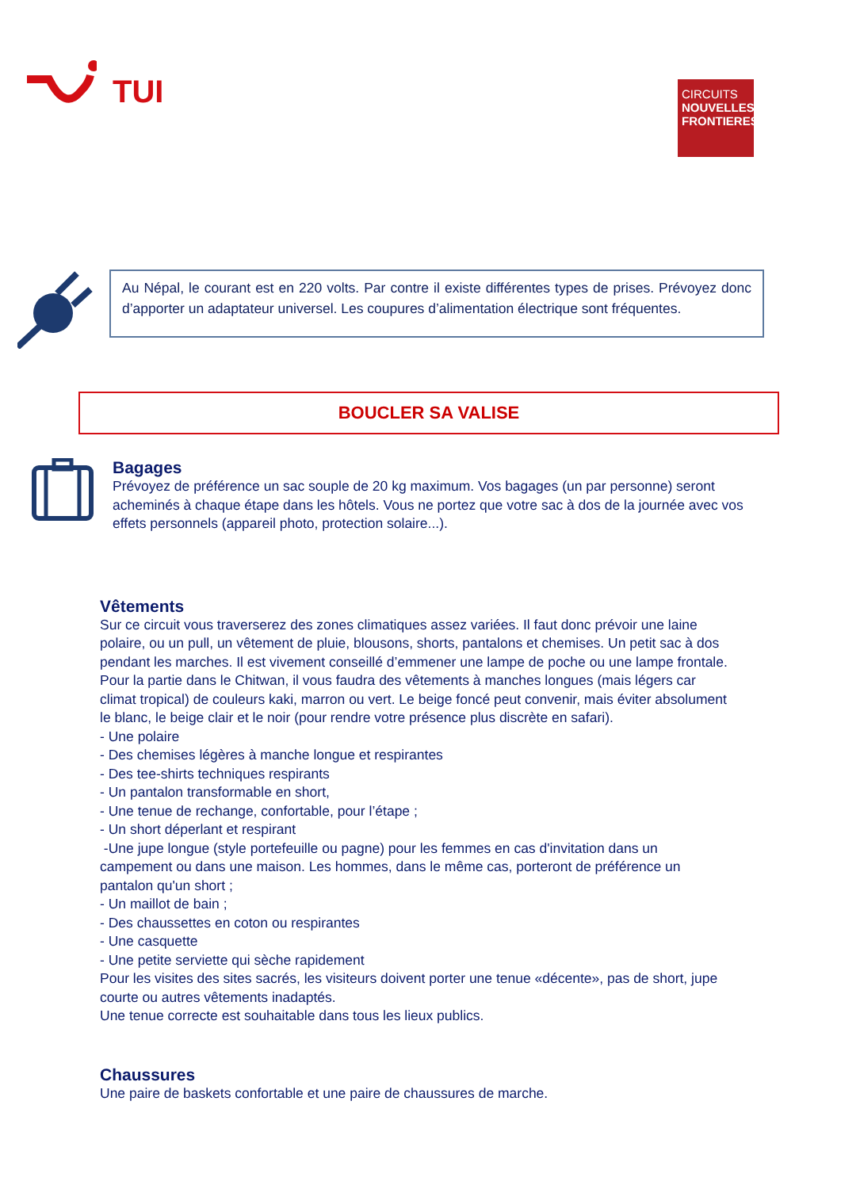TUI
CIRCUITS
NOUVELLES FRONTIERES
Au Népal, le courant est en 220 volts. Par contre il existe différentes types de prises. Prévoyez donc d’apporter un adaptateur universel. Les coupures d’alimentation électrique sont fréquentes.
BOUCLER SA VALISE
Bagages
Prévoyez de préférence un sac souple de 20 kg maximum. Vos bagages (un par personne) seront acheminés à chaque étape dans les hôtels. Vous ne portez que votre sac à dos de la journée avec vos effets personnels (appareil photo, protection solaire...).
Vêtements
Sur ce circuit vous traverserez des zones climatiques assez variées. Il faut donc prévoir une laine polaire, ou un pull, un vêtement de pluie, blousons, shorts, pantalons et chemises. Un petit sac à dos pendant les marches. Il est vivement conseillé d’emmener une lampe de poche ou une lampe frontale.
Pour la partie dans le Chitwan, il vous faudra des vêtements à manches longues (mais légers car climat tropical) de couleurs kaki, marron ou vert. Le beige foncé peut convenir, mais éviter absolument le blanc, le beige clair et le noir (pour rendre votre présence plus discrète en safari).
- Une polaire
- Des chemises légères à manche longue et respirantes
- Des tee-shirts techniques respirants
- Un pantalon transformable en short,
- Une tenue de rechange, confortable, pour l’étape ;
- Un short déperlant et respirant
-Une jupe longue (style portefeuille ou pagne) pour les femmes en cas d'invitation dans un campement ou dans une maison. Les hommes, dans le même cas, porteront de préférence un pantalon qu'un short ;
- Un maillot de bain ;
- Des chaussettes en coton ou respirantes
- Une casquette
- Une petite serviette qui sèche rapidement
Pour les visites des sites sacrés, les visiteurs doivent porter une tenue «décente», pas de short, jupe courte ou autres vêtements inadaptés.
Une tenue correcte est souhaitable dans tous les lieux publics.
Chaussures
Une paire de baskets confortable et une paire de chaussures de marche.